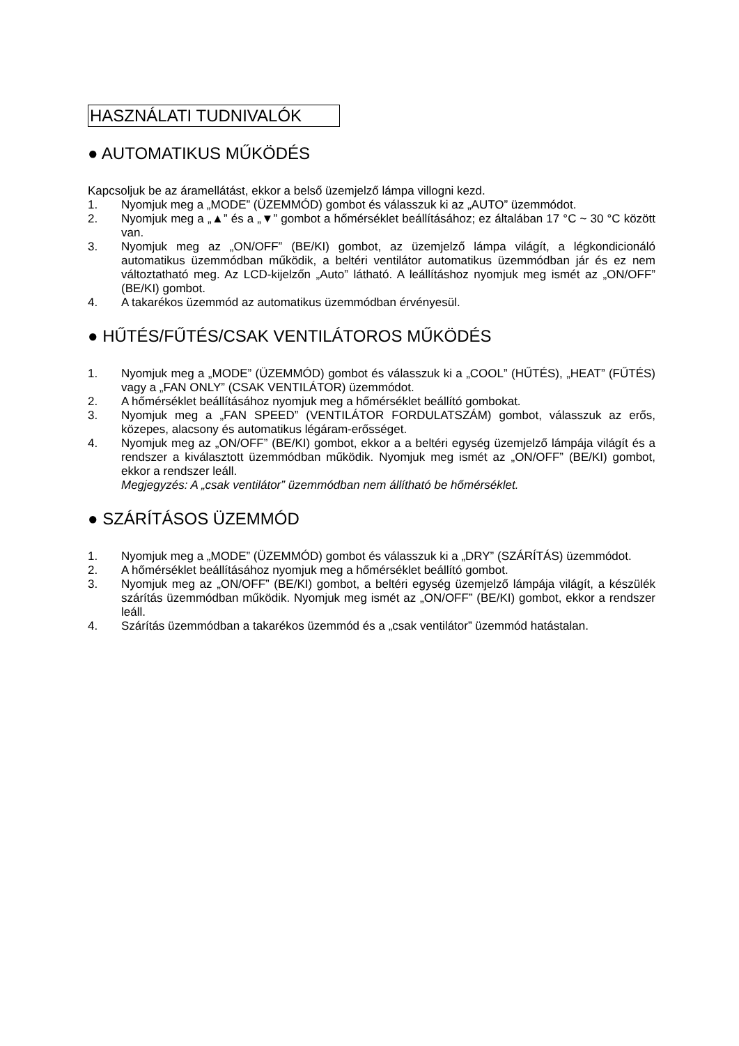HASZNÁLATI TUDNIVALÓK
● AUTOMATIKUS MŰKÖDÉS
Kapcsoljuk be az áramellátást, ekkor a belső üzemjelző lámpa villogni kezd.
1. Nyomjuk meg a „MODE” (ÜZEMMÓD) gombot és válasszuk ki az „AUTO” üzemmódot.
2. Nyomjuk meg a „▲” és a „▼” gombot a hőmérséklet beállításához; ez általában 17 °C ~ 30 °C között van.
3. Nyomjuk meg az „ON/OFF” (BE/KI) gombot, az üzemjelző lámpa világít, a légkondicionáló automatikus üzemmódban működik, a beltéri ventilátor automatikus üzemmódban jár és ez nem változtatható meg. Az LCD-kijelzőn „Auto” látható. A leállításhoz nyomjuk meg ismét az „ON/OFF” (BE/KI) gombot.
4. A takarékos üzemmód az automatikus üzemmódban érvényesül.
● HŰTÉS/FŰTÉS/CSAK VENTILÁTOROS MŰKÖDÉS
1. Nyomjuk meg a „MODE” (ÜZEMMÓD) gombot és válasszuk ki a „COOL” (HŰTÉS), „HEAT” (FŰTÉS) vagy a „FAN ONLY” (CSAK VENTILÁTOR) üzemmódot.
2. A hőmérséklet beállításához nyomjuk meg a hőmérséklet beállító gombokat.
3. Nyomjuk meg a „FAN SPEED” (VENTILÁTOR FORDULATSZÁM) gombot, válasszuk az erős, közepes, alacsony és automatikus légáram-erősséget.
4. Nyomjuk meg az „ON/OFF” (BE/KI) gombot, ekkor a a beltéri egység üzemjelző lámpája világít és a rendszer a kiválasztott üzemmódban működik. Nyomjuk meg ismét az „ON/OFF” (BE/KI) gombot, ekkor a rendszer leáll.
Megjegyzés: A „csak ventilátor” üzemmódban nem állítható be hőmérséklet.
● SZÁRÍTÁSOS ÜZEMMÓD
1. Nyomjuk meg a „MODE” (ÜZEMMÓD) gombot és válasszuk ki a „DRY” (SZÁRÍTÁS) üzemmódot.
2. A hőmérséklet beállításához nyomjuk meg a hőmérséklet beállító gombot.
3. Nyomjuk meg az „ON/OFF” (BE/KI) gombot, a beltéri egység üzemjelző lámpája világít, a készülék szárítás üzemmódban működik. Nyomjuk meg ismét az „ON/OFF” (BE/KI) gombot, ekkor a rendszer leáll.
4. Szárítás üzemmódban a takarékos üzemmód és a „csak ventilátor” üzemmód hatástalan.